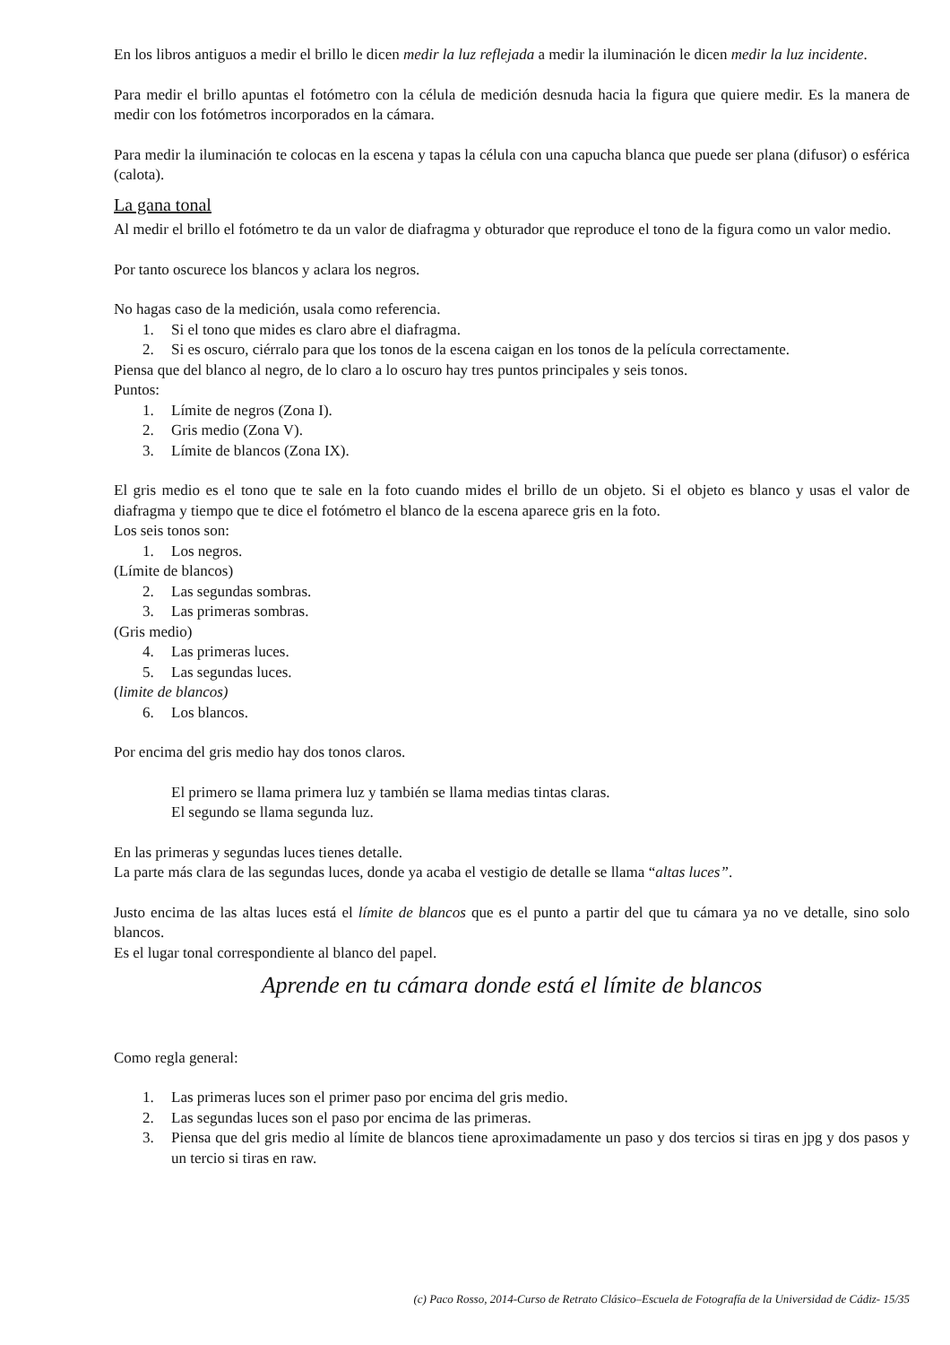En los libros antiguos a medir el brillo le dicen medir la luz reflejada a medir la iluminación le dicen medir la luz incidente.
Para medir el brillo apuntas el fotómetro con la célula de medición desnuda hacia la figura que quiere medir. Es la manera de medir con los fotómetros incorporados en la cámara.
Para medir la iluminación te colocas en la escena y tapas la célula con una capucha blanca que puede ser plana (difusor) o esférica (calota).
La gana tonal
Al medir el brillo el fotómetro te da un valor de diafragma y obturador que reproduce el tono de la figura como un valor medio.
Por tanto oscurece los blancos y aclara los negros.
No hagas caso de la medición, usala como referencia.
1. Si el tono que mides es claro abre el diafragma.
2. Si es oscuro, ciérralo para que los tonos de la escena caigan en los tonos de la película correctamente.
Piensa que del blanco al negro, de lo claro a lo oscuro hay tres puntos principales y seis tonos.
Puntos:
1. Límite de negros (Zona I).
2. Gris medio (Zona V).
3. Límite de blancos (Zona IX).
El gris medio es el tono que te sale en la foto cuando mides el brillo de un objeto. Si el objeto es blanco y usas el valor de diafragma y tiempo que te dice el fotómetro el blanco de la escena aparece gris en la foto.
Los seis tonos son:
1. Los negros.
(Límite de blancos)
2. Las segundas sombras.
3. Las primeras sombras.
(Gris medio)
4. Las primeras luces.
5. Las segundas luces.
(limite de blancos)
6. Los blancos.
Por encima del gris medio hay dos tonos claros.
El primero se llama primera luz y también se llama medias tintas claras.
El segundo se llama segunda luz.
En las primeras y segundas luces tienes detalle.
La parte más clara de las segundas luces, donde ya acaba el vestigio de detalle se llama “altas luces”.
Justo encima de las altas luces está el límite de blancos que es el punto a partir del que tu cámara ya no ve detalle, sino solo blancos.
Es el lugar tonal correspondiente al blanco del papel.
Aprende en tu cámara donde está el límite de blancos
Como regla general:
1. Las primeras luces son el primer paso por encima del gris medio.
2. Las segundas luces son el paso por encima de las primeras.
3. Piensa que del gris medio al límite de blancos tiene aproximadamente un paso y dos tercios si tiras en jpg y dos pasos y un tercio si tiras en raw.
(c) Paco Rosso, 2014-Curso de Retrato Clásico–Escuela de Fotografía de la Universidad de Cádiz- 15/35